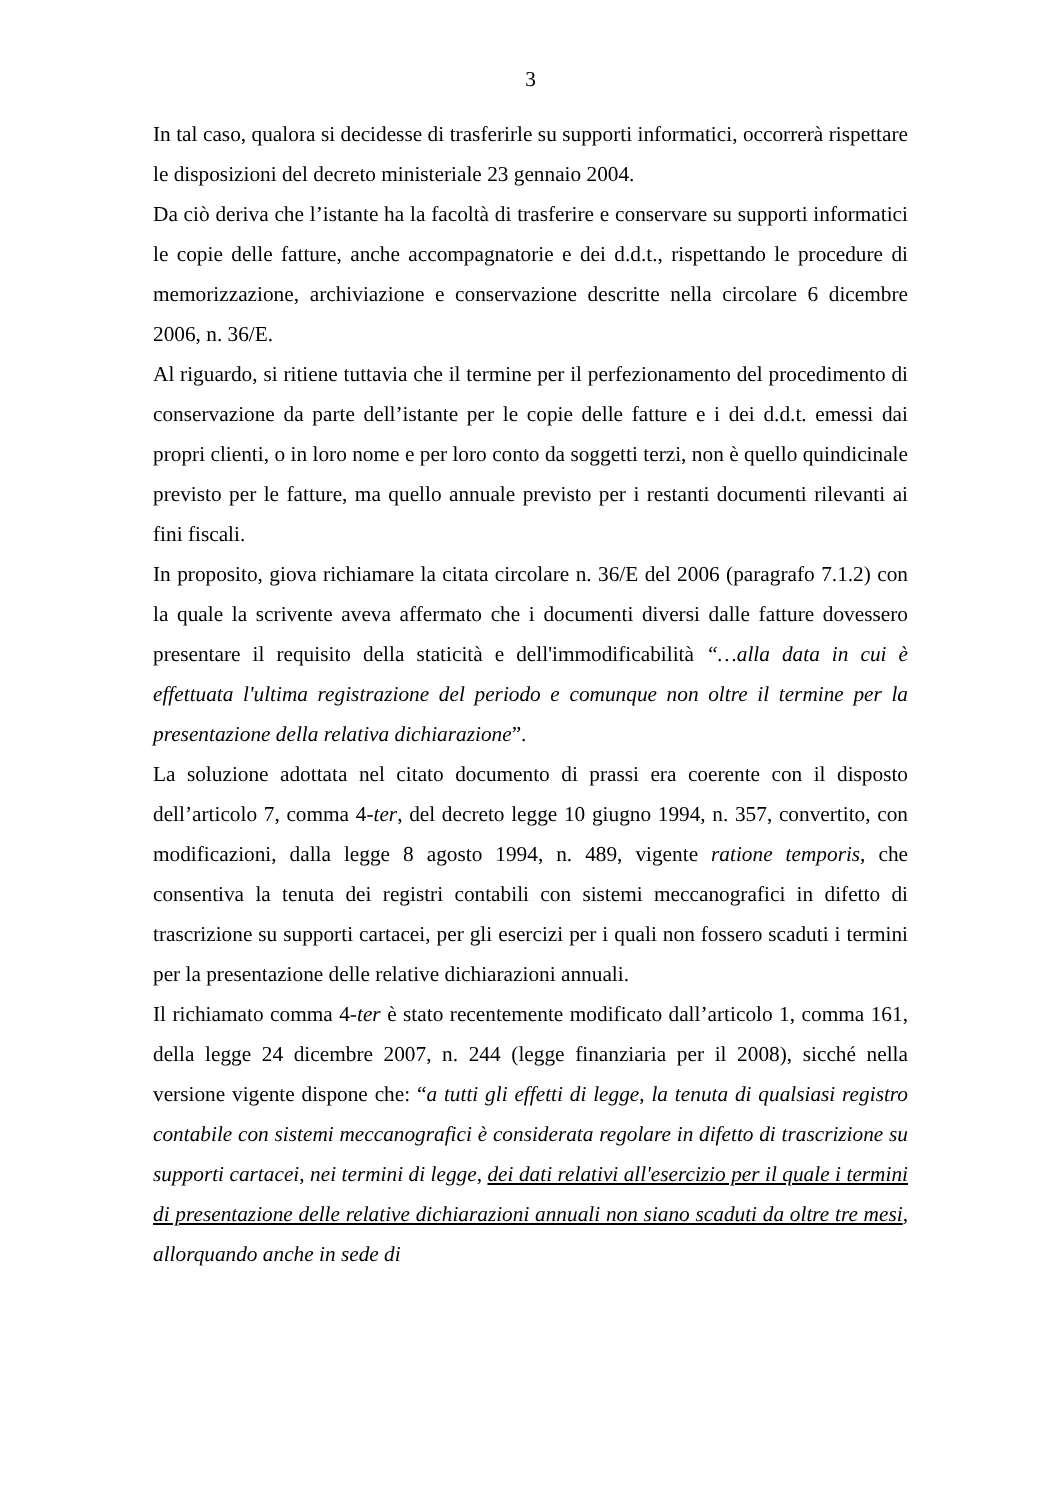3
In tal caso, qualora si decidesse di trasferirle su supporti informatici, occorrerà rispettare le disposizioni del decreto ministeriale 23 gennaio 2004.
Da ciò deriva che l’istante ha la facoltà di trasferire e conservare su supporti informatici le copie delle fatture, anche accompagnatorie e dei d.d.t., rispettando le procedure di memorizzazione, archiviazione e conservazione descritte nella circolare 6 dicembre 2006, n. 36/E.
Al riguardo, si ritiene tuttavia che il termine per il perfezionamento del procedimento di conservazione da parte dell’istante per le copie delle fatture e i dei d.d.t. emessi dai propri clienti, o in loro nome e per loro conto da soggetti terzi, non è quello quindicinale previsto per le fatture, ma quello annuale previsto per i restanti documenti rilevanti ai fini fiscali.
In proposito, giova richiamare la citata circolare n. 36/E del 2006 (paragrafo 7.1.2) con la quale la scrivente aveva affermato che i documenti diversi dalle fatture dovessero presentare il requisito della staticità e dell'immodificabilità “…alla data in cui è effettuata l'ultima registrazione del periodo e comunque non oltre il termine per la presentazione della relativa dichiarazione”.
La soluzione adottata nel citato documento di prassi era coerente con il disposto dell’articolo 7, comma 4-ter, del decreto legge 10 giugno 1994, n. 357, convertito, con modificazioni, dalla legge 8 agosto 1994, n. 489, vigente ratione temporis, che consentiva la tenuta dei registri contabili con sistemi meccanografici in difetto di trascrizione su supporti cartacei, per gli esercizi per i quali non fossero scaduti i termini per la presentazione delle relative dichiarazioni annuali.
Il richiamato comma 4-ter è stato recentemente modificato dall’articolo 1, comma 161, della legge 24 dicembre 2007, n. 244 (legge finanziaria per il 2008), sicché nella versione vigente dispone che: “a tutti gli effetti di legge, la tenuta di qualsiasi registro contabile con sistemi meccanografici è considerata regolare in difetto di trascrizione su supporti cartacei, nei termini di legge, dei dati relativi all'esercizio per il quale i termini di presentazione delle relative dichiarazioni annuali non siano scaduti da oltre tre mesi, allorquando anche in sede di